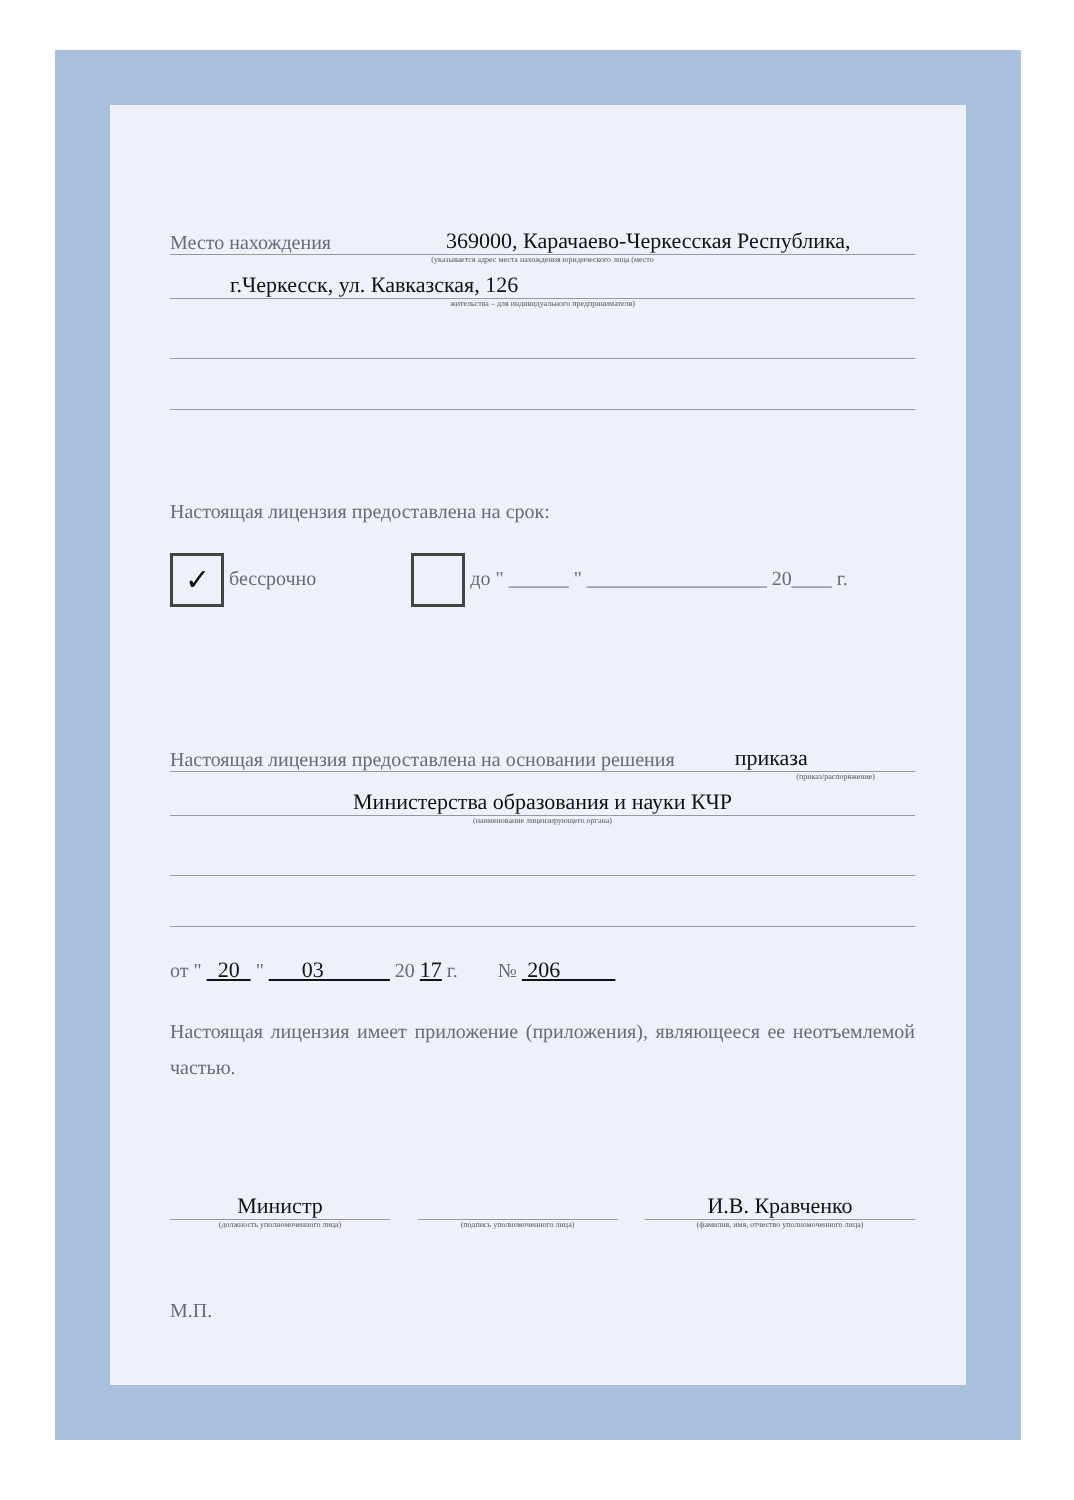Место нахождения 369000, Карачаево-Черкесская Республика,
(указывается адрес места нахождения юридического лица (место
г.Черкесск, ул. Кавказская, 126
жительства – для индивидуального предпринимателя)
Настоящая лицензия предоставлена на срок:
✓ бессрочно до " ______ " __________________ 20____ г.
Настоящая лицензия предоставлена на основании решения приказа
(приказ/распоряжение)
Министерства образования и науки КЧР
(наименование лицензирующего органа)
от " 20 " 03 20 17 г. № 206
Настоящая лицензия имеет приложение (приложения), являющееся ее неотъемлемой частью.
Министр
(должность уполномоченного лица)
(подпись уполномоченного лица)
И.В. Кравченко
(фамилия, имя, отчество уполномоченного лица)
М.П.